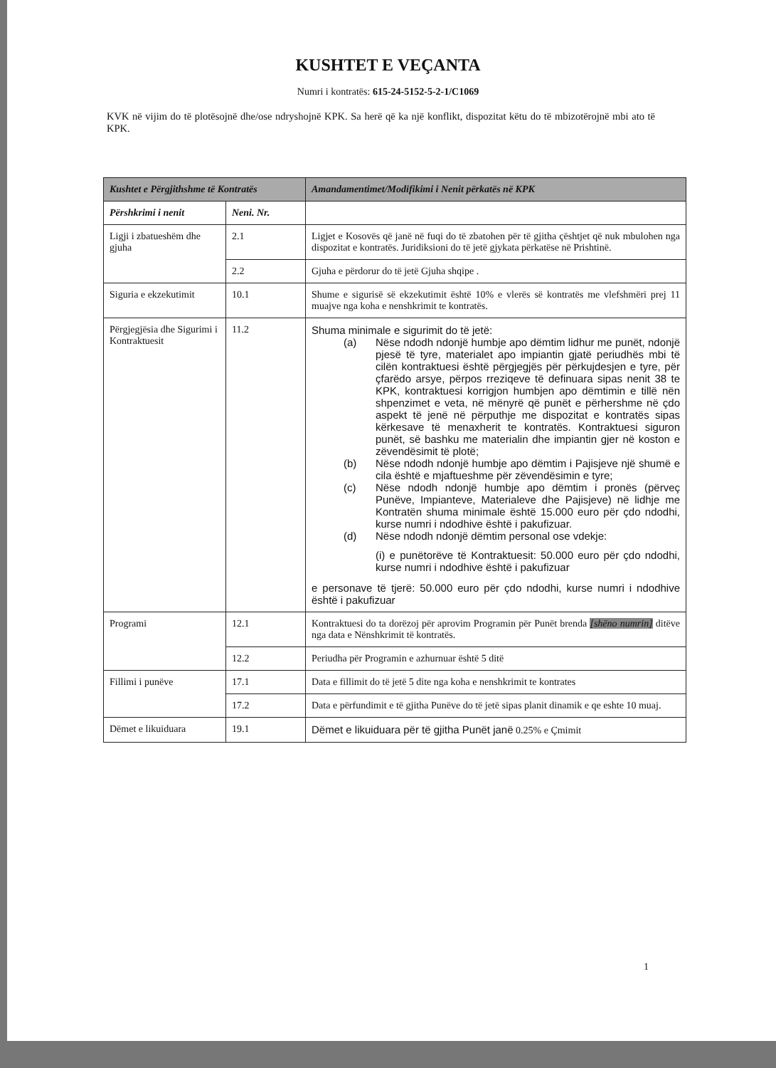KUSHTET E VEÇANTA
Numri i kontratës: 615-24-5152-5-2-1/C1069
KVK në vijim do të plotësojnë dhe/ose ndryshojnë KPK. Sa herë që ka një konflikt, dispozitat këtu do të mbizotërojnë mbi ato të KPK.
| Kushtet e Përgjithshme të Kontratës | | Amandamentimet/Modifikimi i Nenit përkatës në KPK |
| --- | --- | --- |
| Përshkrimi i nenit | Neni. Nr. | |
| Ligji i zbatueshëm dhe gjuha | 2.1 | Ligjet e Kosovës që janë në fuqi do të zbatohen për të gjitha çështjet që nuk mbulohen nga dispozitat e kontratës. Juridiksioni do të jetë gjykata përkatëse në Prishtinë. |
| | 2.2 | Gjuha e përdorur do të jetë Gjuha shqipe . |
| Siguria e ekzekutimit | 10.1 | Shume e sigurisë së ekzekutimit është 10% e vlerës së kontratës me vlefshmëri prej 11 muajve nga koha e nenshkrimit te kontratës. |
| Përgjegjësia dhe Sigurimi i Kontraktuesit | 11.2 | Shuma minimale e sigurimit do të jetë: (a) Nëse ndodh ndonjë humbje apo dëmtim lidhur me punët, ndonjë pjesë të tyre, materialet apo impiantin gjatë periudhës mbi të cilën kontraktuesi është përgjegjës për përkujdesjen e tyre, për çfarëdo arsye, përpos rreziqeve të definuara sipas nenit 38 te KPK, kontraktuesi korrigjon humbjen apo dëmtimin e tillë nën shpenzimet e veta, në mënyrë që punët e përhershme në çdo aspekt të jenë në përputhje me dispozitat e kontratës sipas kërkesave të menaxherit te kontratës. Kontraktuesi siguron punët, së bashku me materialin dhe impiantin gjer në koston e zëvendësimit të plotë; (b) Nëse ndodh ndonjë humbje apo dëmtim i Pajisjeve një shumë e cila është e mjaftueshme për zëvendësimin e tyre; (c) Nëse ndodh ndonjë humbje apo dëmtim i pronës (përveç Punëve, Impianteve, Materialeve dhe Pajisjeve) në lidhje me Kontratën shuma minimale është 15.000 euro për çdo ndodhi, kurse numri i ndodhive është i pakufizuar. (d) Nëse ndodh ndonjë dëmtim personal ose vdekje: (i) e punëtorëve të Kontraktuesit: 50.000 euro për çdo ndodhi, kurse numri i ndodhive është i pakufizuar e personave të tjerë: 50.000 euro për çdo ndodhi, kurse numri i ndodhive është i pakufizuar |
| Programi | 12.1 | Kontraktuesi do ta dorëzoj për aprovim Programin për Punët brenda [shëno numrin] ditëve nga data e Nënshkrimit të kontratës. |
| | 12.2 | Periudha për Programin e azhurnuar është 5 ditë |
| Fillimi i punëve | 17.1 | Data e fillimit do të jetë 5 dite nga koha e nenshkrimit te kontrates |
| | 17.2 | Data e përfundimit e të gjitha Punëve do të jetë sipas planit dinamik e qe eshte 10 muaj. |
| Dëmet e likuiduara | 19.1 | Dëmet e likuiduara për të gjitha Punët janë 0.25% e Çmimit |
1